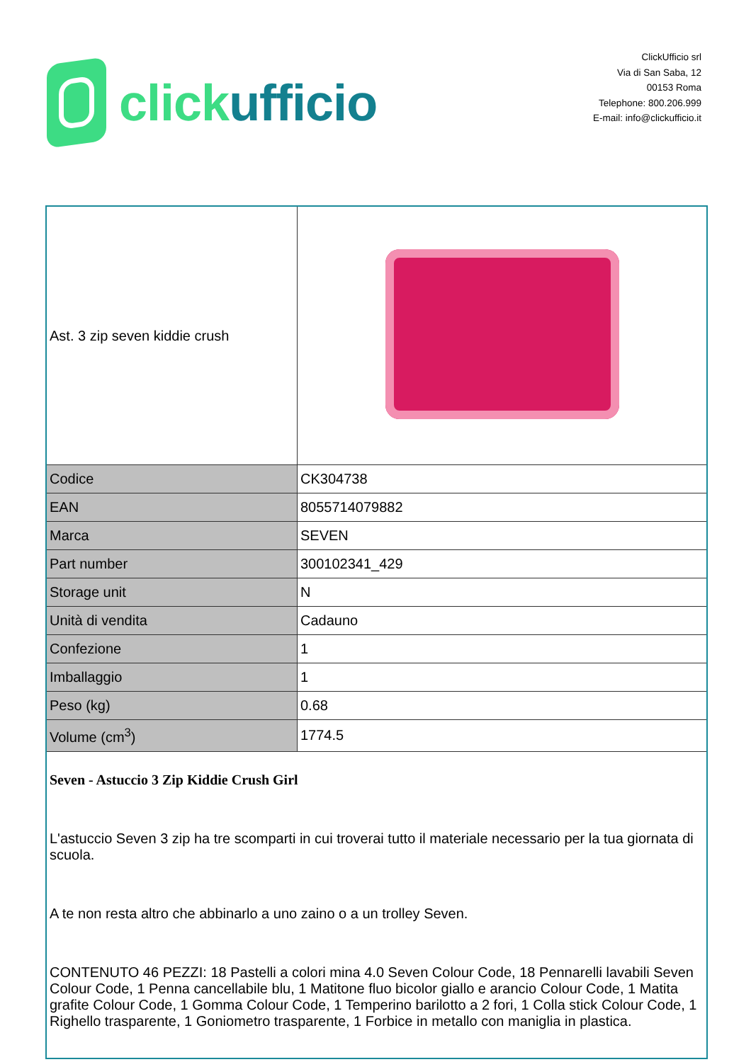click ufficio
ClickUfficio srl
Via di San Saba, 12
00153 Roma
Telephone: 800.206.999
E-mail: info@clickufficio.it
| Ast. 3 zip seven kiddie crush | |
| Codice | CK304738 |
| EAN | 8055714079882 |
| Marca | SEVEN |
| Part number | 300102341_429 |
| Storage unit | N |
| Unità di vendita | Cadauno |
| Confezione | 1 |
| Imballaggio | 1 |
| Peso (kg) | 0.68 |
| Volume (cm<sup>3</sup>) | 1774.5 |
Seven - Astuccio 3 Zip Kiddie Crush Girl
L'astuccio Seven 3 zip ha tre scomparti in cui troverai tutto il materiale necessario per la tua giornata di scuola.
A te non resta altro che abbinarlo a uno zaino o a un trolley Seven.
CONTENUTO 46 PEZZI: 18 Pastelli a colori mina 4.0 Seven Colour Code, 18 Pennarelli lavabili Seven Colour Code, 1 Penna cancellabile blu, 1 Matitone fluo bicolor giallo e arancio Colour Code, 1 Matita grafite Colour Code, 1 Gomma Colour Code, 1 Temperino barilotto a 2 fori, 1 Colla stick Colour Code, 1 Righello trasparente, 1 Goniometro trasparente, 1 Forbice in metallo con maniglia in plastica.